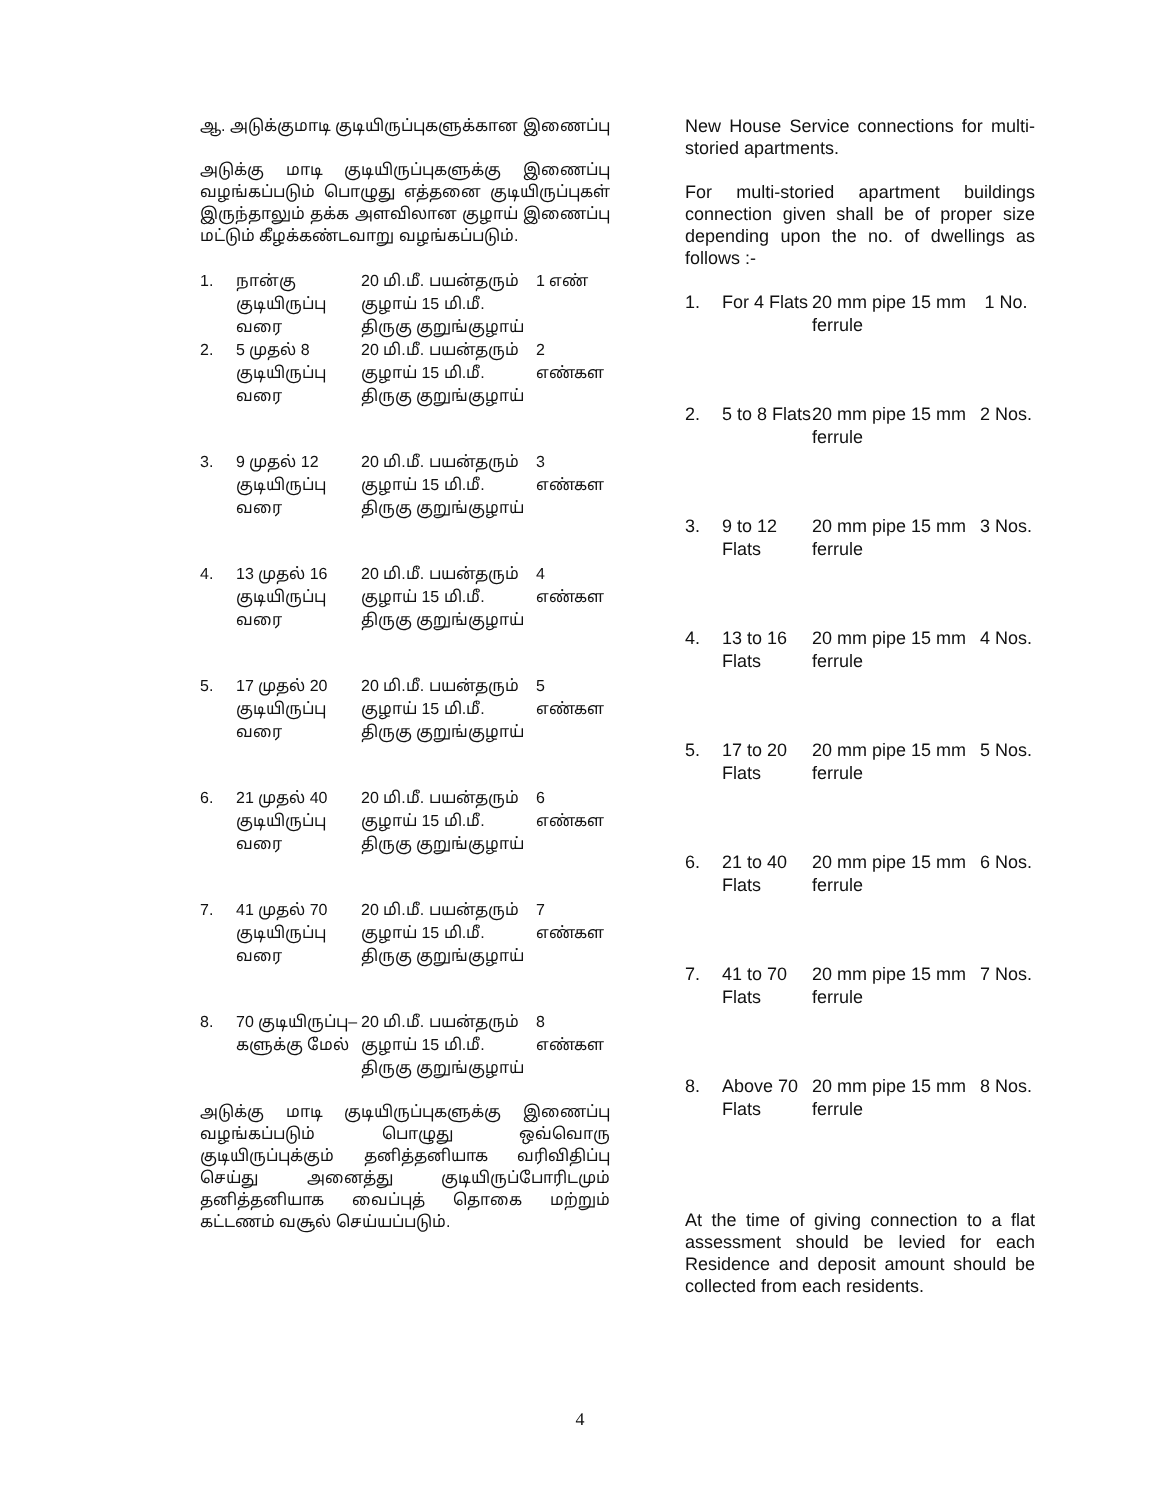ஆ. அடுக்குமாடி குடியிருப்புகளுக்கான இணைப்பு
அடுக்கு மாடி குடியிருப்புகளுக்கு இணைப்பு வழங்கப்படும் பொழுது எத்தனை குடியிருப்புகள் இருந்தாலும் தக்க அளவிலான குழாய் இணைப்பு மட்டும் கீழக்கண்டவாறு வழங்கப்படும்.
| 1. | நான்கு குடியிருப்பு வரை | 20 மி.மீ. பயன்தரும் குழாய் 15 மி.மீ. திருகு குறுங்குழாய் | 1 எண் |
| 2. | 5 முதல் 8 குடியிருப்பு வரை | 20 மி.மீ. பயன்தரும் குழாய் 15 மி.மீ. திருகு குறுங்குழாய் | 2 எண்கள |
| 3. | 9 முதல் 12 குடியிருப்பு வரை | 20 மி.மீ. பயன்தரும் குழாய் 15 மி.மீ. திருகு குறுங்குழாய் | 3 எண்கள |
| 4. | 13 முதல் 16 குடியிருப்பு வரை | 20 மி.மீ. பயன்தரும் குழாய் 15 மி.மீ. திருகு குறுங்குழாய் | 4 எண்கள |
| 5. | 17 முதல் 20 குடியிருப்பு வரை | 20 மி.மீ. பயன்தரும் குழாய் 15 மி.மீ. திருகு குறுங்குழாய் | 5 எண்கள |
| 6. | 21 முதல் 40 குடியிருப்பு வரை | 20 மி.மீ. பயன்தரும் குழாய் 15 மி.மீ. திருகு குறுங்குழாய் | 6 எண்கள |
| 7. | 41 முதல் 70 குடியிருப்பு வரை | 20 மி.மீ. பயன்தரும் குழாய் 15 மி.மீ. திருகு குறுங்குழாய் | 7 எண்கள |
| 8. | 70 குடியிருப்பு– களுக்கு மேல் | 20 மி.மீ. பயன்தரும் குழாய் 15 மி.மீ. திருகு குறுங்குழாய் | 8 எண்கள |
அடுக்கு மாடி குடியிருப்புகளுக்கு இணைப்பு வழங்கப்படும் பொழுது ஒவ்வொரு குடியிருப்புக்கும் தனித்தனியாக வரிவிதிப்பு செய்து அனைத்து குடியிருப்போரிடமும் தனித்தனியாக வைப்புத் தொகை மற்றும் கட்டணம் வசூல் செய்யப்படும்.
New House Service connections for multi-storied apartments.
For multi-storied apartment buildings connection given shall be of proper size depending upon the no. of dwellings as follows :-
| 1. | For 4 Flats | 20 mm pipe 15 mm ferrule | 1 No. |
| 2. | 5 to 8 Flats | 20 mm pipe 15 mm ferrule | 2 Nos. |
| 3. | 9 to 12 Flats | 20 mm pipe 15 mm ferrule | 3 Nos. |
| 4. | 13 to 16 Flats | 20 mm pipe 15 mm ferrule | 4 Nos. |
| 5. | 17 to 20 Flats | 20 mm pipe 15 mm ferrule | 5 Nos. |
| 6. | 21 to 40 Flats | 20 mm pipe 15 mm ferrule | 6 Nos. |
| 7. | 41 to 70 Flats | 20 mm pipe 15 mm ferrule | 7 Nos. |
| 8. | Above 70 Flats | 20 mm pipe 15 mm ferrule | 8 Nos. |
At the time of giving connection to a flat assessment should be levied for each Residence and deposit amount should be collected from each residents.
4